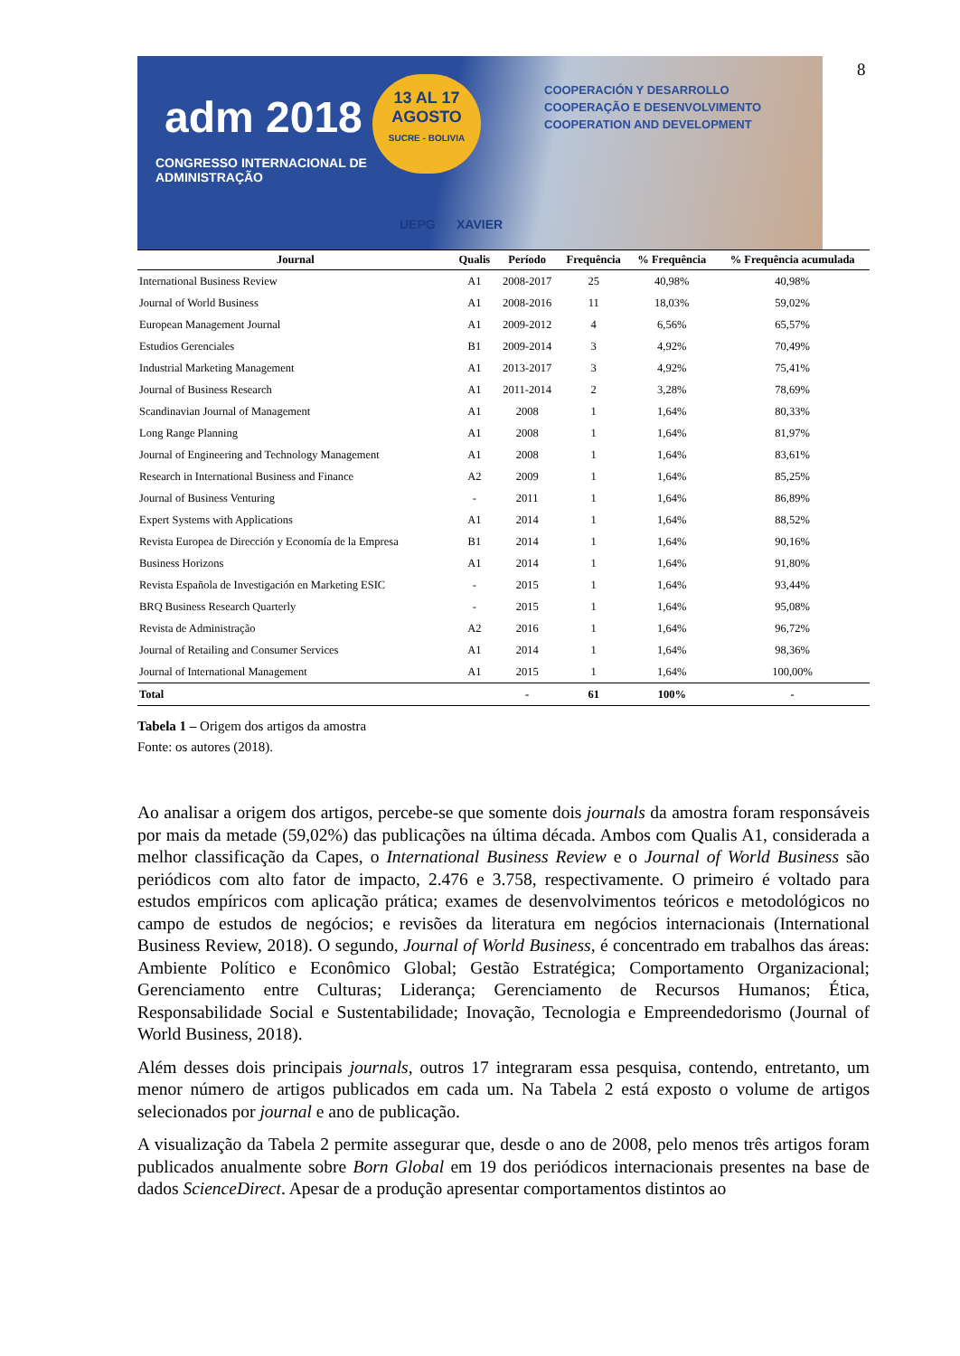8
adm 2018
CONGRESSO INTERNACIONAL DE
ADMINISTRAÇÃO
13 AL 17
AGOSTO
SUCRE - BOLIVIA
COOPERACIÓN Y DESARROLLO
COOPERAÇÃO E DESENVOLVIMENTO
COOPERATION AND DEVELOPMENT
UEPG XAVIER
| Journal | Qualis | Período | Frequência | % Frequência | % Frequência acumulada |
| --- | --- | --- | --- | --- | --- |
| International Business Review | A1 | 2008-2017 | 25 | 40,98% | 40,98% |
| Journal of World Business | A1 | 2008-2016 | 11 | 18,03% | 59,02% |
| European Management Journal | A1 | 2009-2012 | 4 | 6,56% | 65,57% |
| Estudios Gerenciales | B1 | 2009-2014 | 3 | 4,92% | 70,49% |
| Industrial Marketing Management | A1 | 2013-2017 | 3 | 4,92% | 75,41% |
| Journal of Business Research | A1 | 2011-2014 | 2 | 3,28% | 78,69% |
| Scandinavian Journal of Management | A1 | 2008 | 1 | 1,64% | 80,33% |
| Long Range Planning | A1 | 2008 | 1 | 1,64% | 81,97% |
| Journal of Engineering and Technology Management | A1 | 2008 | 1 | 1,64% | 83,61% |
| Research in International Business and Finance | A2 | 2009 | 1 | 1,64% | 85,25% |
| Journal of Business Venturing | - | 2011 | 1 | 1,64% | 86,89% |
| Expert Systems with Applications | A1 | 2014 | 1 | 1,64% | 88,52% |
| Revista Europea de Dirección y Economía de la Empresa | B1 | 2014 | 1 | 1,64% | 90,16% |
| Business Horizons | A1 | 2014 | 1 | 1,64% | 91,80% |
| Revista Española de Investigación en Marketing ESIC | - | 2015 | 1 | 1,64% | 93,44% |
| BRQ Business Research Quarterly | - | 2015 | 1 | 1,64% | 95,08% |
| Revista de Administração | A2 | 2016 | 1 | 1,64% | 96,72% |
| Journal of Retailing and Consumer Services | A1 | 2014 | 1 | 1,64% | 98,36% |
| Journal of International Management | A1 | 2015 | 1 | 1,64% | 100,00% |
| Total | | - | 61 | 100% | - |
Tabela 1 – Origem dos artigos da amostra
Fonte: os autores (2018).
Ao analisar a origem dos artigos, percebe-se que somente dois journals da amostra foram responsáveis por mais da metade (59,02%) das publicações na última década. Ambos com Qualis A1, considerada a melhor classificação da Capes, o International Business Review e o Journal of World Business são periódicos com alto fator de impacto, 2.476 e 3.758, respectivamente. O primeiro é voltado para estudos empíricos com aplicação prática; exames de desenvolvimentos teóricos e metodológicos no campo de estudos de negócios; e revisões da literatura em negócios internacionais (International Business Review, 2018). O segundo, Journal of World Business, é concentrado em trabalhos das áreas: Ambiente Político e Econômico Global; Gestão Estratégica; Comportamento Organizacional; Gerenciamento entre Culturas; Liderança; Gerenciamento de Recursos Humanos; Ética, Responsabilidade Social e Sustentabilidade; Inovação, Tecnologia e Empreendedorismo (Journal of World Business, 2018).
Além desses dois principais journals, outros 17 integraram essa pesquisa, contendo, entretanto, um menor número de artigos publicados em cada um. Na Tabela 2 está exposto o volume de artigos selecionados por journal e ano de publicação.
A visualização da Tabela 2 permite assegurar que, desde o ano de 2008, pelo menos três artigos foram publicados anualmente sobre Born Global em 19 dos periódicos internacionais presentes na base de dados ScienceDirect. Apesar de a produção apresentar comportamentos distintos ao